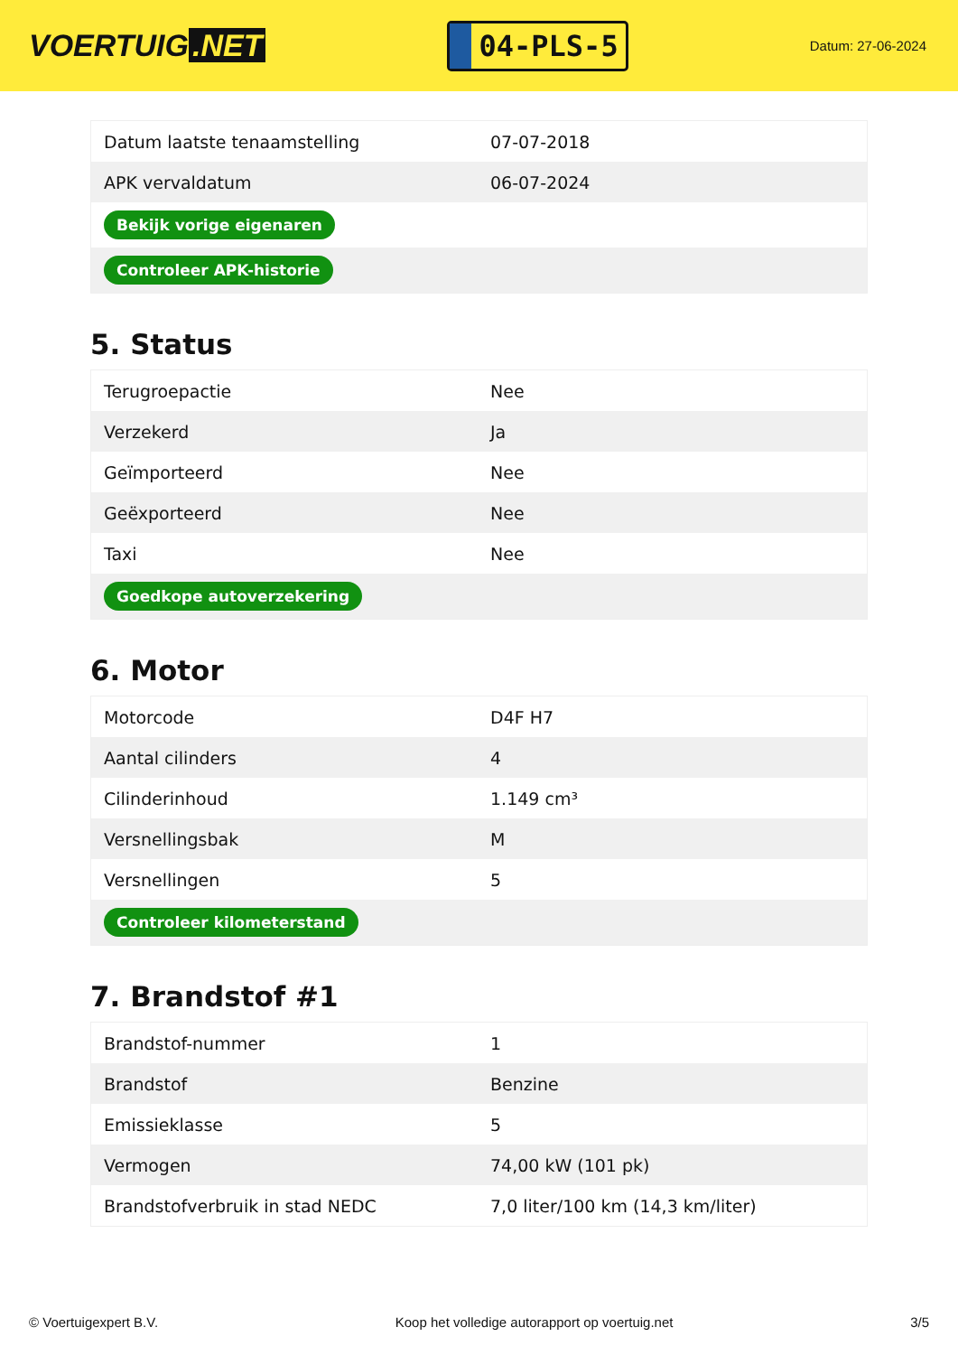VOERTUIG.NET
04-PLS-5
Datum: 27-06-2024
| Datum laatste tenaamstelling | 07-07-2018 |
| APK vervaldatum | 06-07-2024 |
| Bekijk vorige eigenaren | |
| Controleer APK-historie | |
5. Status
| Terugroepactie | Nee |
| Verzekerd | Ja |
| Geïmporteerd | Nee |
| Geëxporteerd | Nee |
| Taxi | Nee |
| Goedkope autoverzekering | |
6. Motor
| Motorcode | D4F H7 |
| Aantal cilinders | 4 |
| Cilinderinhoud | 1.149 cm³ |
| Versnellingsbak | M |
| Versnellingen | 5 |
| Controleer kilometerstand | |
7. Brandstof #1
| Brandstof-nummer | 1 |
| Brandstof | Benzine |
| Emissieklasse | 5 |
| Vermogen | 74,00 kW (101 pk) |
| Brandstofverbruik in stad NEDC | 7,0 liter/100 km (14,3 km/liter) |
© Voertuigexpert B.V. Koop het volledige autorapport op voertuig.net 3/5